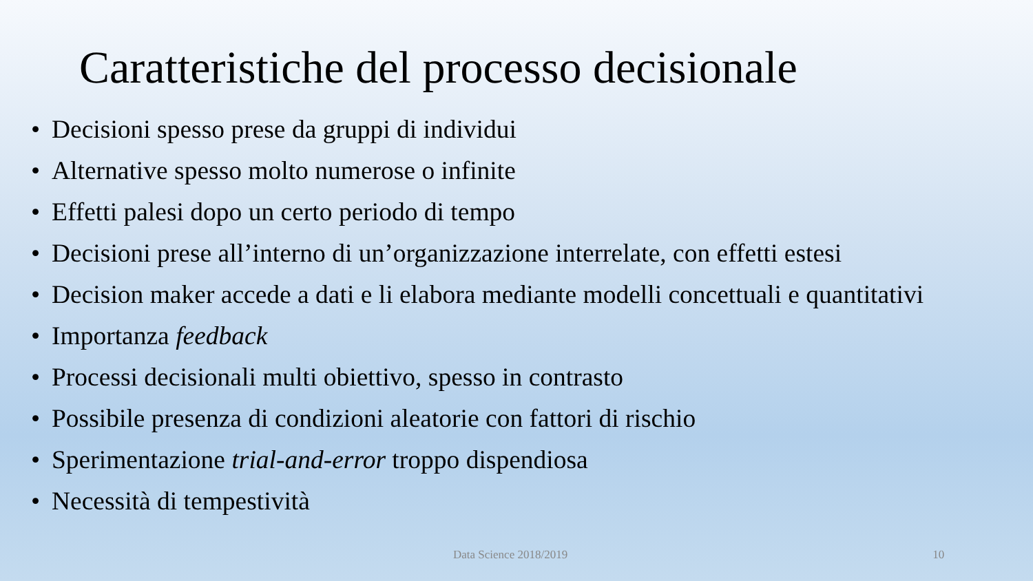Caratteristiche del processo decisionale
• Decisioni spesso prese da gruppi di individui
• Alternative spesso molto numerose o infinite
• Effetti palesi dopo un certo periodo di tempo
• Decisioni prese all’interno di un’organizzazione interrelate, con effetti estesi
• Decision maker accede a dati e li elabora mediante modelli concettuali e quantitativi
• Importanza feedback
• Processi decisionali multi obiettivo, spesso in contrasto
• Possibile presenza di condizioni aleatorie con fattori di rischio
• Sperimentazione trial-and-error troppo dispendiosa
• Necessità di tempestività
Data Science 2018/2019 10